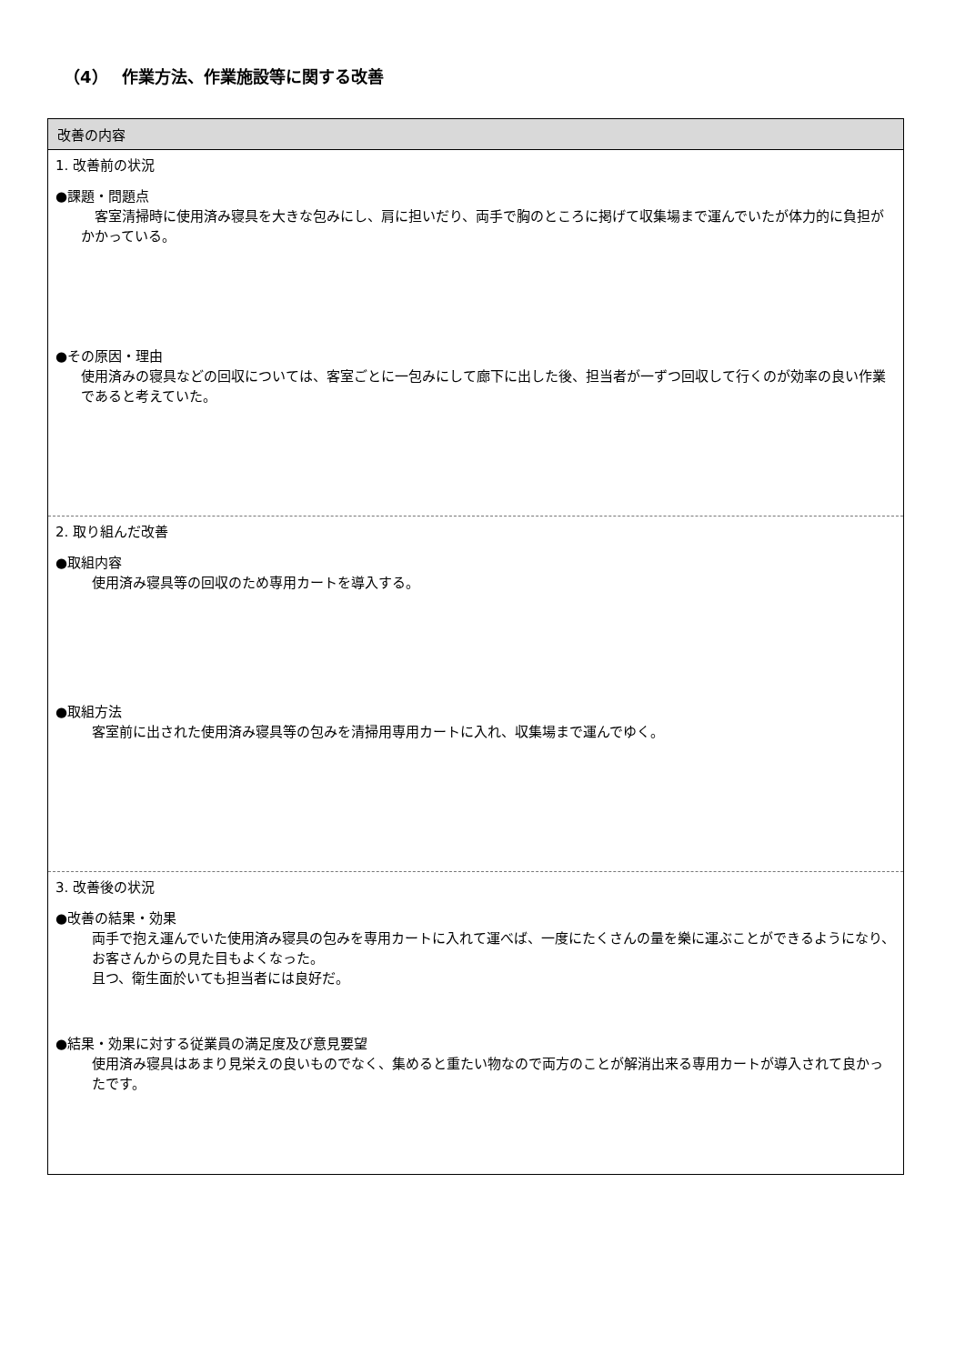（4）　 作業方法、作業施設等に関する改善
| 改善の内容 |
| --- |
| 1. 改善前の状況 ●課題・問題点 客室清掃時に使用済み寝具を大きな包みにし、肩に担いだり、両手で胸のところに掲げて収集場まで運んでいたが体力的に負担がかかっている。 ●その原因・理由 使用済みの寝具などの回収については、客室ごとに一包みにして廊下に出した後、担当者が一ずつ回収して行くのが効率の良い作業であると考えていた。 |
| 2. 取り組んだ改善 ●取組内容 使用済み寝具等の回収のため専用カートを導入する。 ●取組方法 客室前に出された使用済み寝具等の包みを清掃用専用カートに入れ、収集場まで運んでゆく。 |
| 3. 改善後の状況 ●改善の結果・効果 両手で抱え運んでいた使用済み寝具の包みを専用カートに入れて運べば、一度にたくさんの量を樂に運ぶことができるようになり、お客さんからの見た目もよくなった。 且つ、衛生面於いても担当者には良好だ。 ●結果・効果に対する従業員の満足度及び意見要望 使用済み寝具はあまり見栄えの良いものでなく、集めると重たい物なので両方のことが解消出来る専用カートが導入されて良かったです。 |